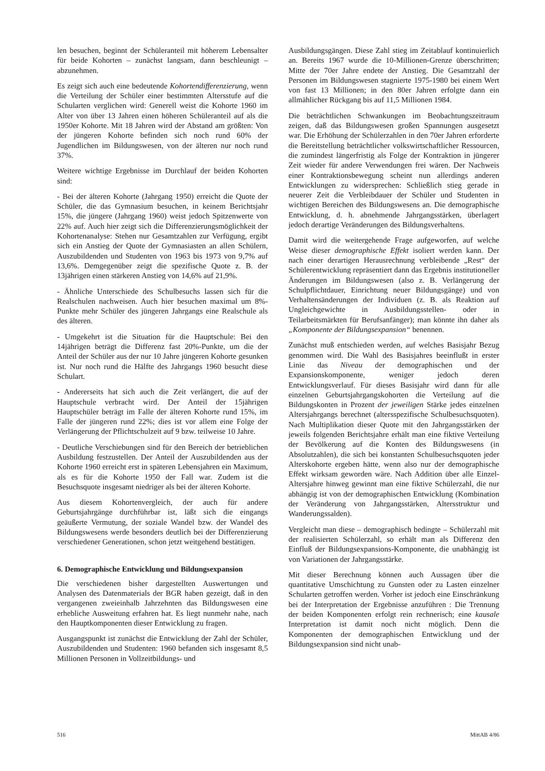len besuchen, beginnt der Schüleranteil mit höherem Lebensalter für beide Kohorten – zunächst langsam, dann beschleunigt – abzunehmen.
Es zeigt sich auch eine bedeutende Kohortendifferenzierung, wenn die Verteilung der Schüler einer bestimmten Altersstufe auf die Schularten verglichen wird: Generell weist die Kohorte 1960 im Alter von über 13 Jahren einen höheren Schüleranteil auf als die 1950er Kohorte. Mit 18 Jahren wird der Abstand am größten: Von der jüngeren Kohorte befinden sich noch rund 60% der Jugendlichen im Bildungswesen, von der älteren nur noch rund 37%.
Weitere wichtige Ergebnisse im Durchlauf der beiden Kohorten sind:
- Bei der älteren Kohorte (Jahrgang 1950) erreicht die Quote der Schüler, die das Gymnasium besuchen, in keinem Berichtsjahr 15%, die jüngere (Jahrgang 1960) weist jedoch Spitzenwerte von 22% auf. Auch hier zeigt sich die Differenzierungsmöglichkeit der Kohortenanalyse: Stehen nur Gesamtzahlen zur Verfügung, ergibt sich ein Anstieg der Quote der Gymnasiasten an allen Schülern, Auszubildenden und Studenten von 1963 bis 1973 von 9,7% auf 13,6%. Demgegenüber zeigt die spezifische Quote z. B. der 13jährigen einen stärkeren Anstieg von 14,6% auf 21,9%.
- Ähnliche Unterschiede des Schulbesuchs lassen sich für die Realschulen nachweisen. Auch hier besuchen maximal um 8%-Punkte mehr Schüler des jüngeren Jahrgangs eine Realschule als des älteren.
- Umgekehrt ist die Situation für die Hauptschule: Bei den 14jährigen beträgt die Differenz fast 20%-Punkte, um die der Anteil der Schüler aus der nur 10 Jahre jüngeren Kohorte gesunken ist. Nur noch rund die Hälfte des Jahrgangs 1960 besucht diese Schulart.
- Andererseits hat sich auch die Zeit verlängert, die auf der Hauptschule verbracht wird. Der Anteil der 15jährigen Hauptschüler beträgt im Falle der älteren Kohorte rund 15%, im Falle der jüngeren rund 22%; dies ist vor allem eine Folge der Verlängerung der Pflichtschulzeit auf 9 bzw. teilweise 10 Jahre.
- Deutliche Verschiebungen sind für den Bereich der betrieblichen Ausbildung festzustellen. Der Anteil der Auszubildenden aus der Kohorte 1960 erreicht erst in späteren Lebensjahren ein Maximum, als es für die Kohorte 1950 der Fall war. Zudem ist die Besuchsquote insgesamt niedriger als bei der älteren Kohorte.
Aus diesem Kohortenvergleich, der auch für andere Geburtsjahrgänge durchführbar ist, läßt sich die eingangs geäußerte Vermutung, der soziale Wandel bzw. der Wandel des Bildungswesens werde besonders deutlich bei der Differenzierung verschiedener Generationen, schon jetzt weitgehend bestätigen.
6. Demographische Entwicklung und Bildungsexpansion
Die verschiedenen bisher dargestellten Auswertungen und Analysen des Datenmaterials der BGR haben gezeigt, daß in den vergangenen zweieinhalb Jahrzehnten das Bildungswesen eine erhebliche Ausweitung erfahren hat. Es liegt nunmehr nahe, nach den Hauptkomponenten dieser Entwicklung zu fragen.
Ausgangspunkt ist zunächst die Entwicklung der Zahl der Schüler, Auszubildenden und Studenten: 1960 befanden sich insgesamt 8,5 Millionen Personen in Vollzeitbildungs- und
Ausbildungsgängen. Diese Zahl stieg im Zeitablauf kontinuierlich an. Bereits 1967 wurde die 10-Millionen-Grenze überschritten; Mitte der 70er Jahre endete der Anstieg. Die Gesamtzahl der Personen im Bildungswesen stagnierte 1975-1980 bei einem Wert von fast 13 Millionen; in den 80er Jahren erfolgte dann ein allmählicher Rückgang bis auf 11,5 Millionen 1984.
Die beträchtlichen Schwankungen im Beobachtungszeitraum zeigen, daß das Bildungswesen großen Spannungen ausgesetzt war. Die Erhöhung der Schülerzahlen in den 70er Jahren erforderte die Bereitstellung beträchtlicher volkswirtschaftlicher Ressourcen, die zumindest längerfristig als Folge der Kontraktion in jüngerer Zeit wieder für andere Verwendungen frei wären. Der Nachweis einer Kontraktionsbewegung scheint nun allerdings anderen Entwicklungen zu widersprechen: Schließlich stieg gerade in neuerer Zeit die Verbleibdauer der Schüler und Studenten in wichtigen Bereichen des Bildungswesens an. Die demographische Entwicklung, d. h. abnehmende Jahrgangsstärken, überlagert jedoch derartige Veränderungen des Bildungsverhaltens.
Damit wird die weitergehende Frage aufgeworfen, auf welche Weise dieser demographische Effekt isoliert werden kann. Der nach einer derartigen Herausrechnung verbleibende „Rest“ der Schülerentwicklung repräsentiert dann das Ergebnis institutioneller Änderungen im Bildungswesen (also z. B. Verlängerung der Schulpflichtdauer, Einrichtung neuer Bildungsgänge) und von Verhaltensänderungen der Individuen (z. B. als Reaktion auf Ungleichgewichte in Ausbildungsstellen- oder in Teilarbeitsmärkten für Berufsanfänger); man könnte ihn daher als „Komponente der Bildungsexpansion“ benennen.
Zunächst muß entschieden werden, auf welches Basisjahr Bezug genommen wird. Die Wahl des Basisjahres beeinflußt in erster Linie das Niveau der demographischen und der Expansionskomponente, weniger jedoch deren Entwicklungsverlauf. Für dieses Basisjahr wird dann für alle einzelnen Geburtsjahrgangskohorten die Verteilung auf die Bildungskonten in Prozent der jeweiligen Stärke jedes einzelnen Altersjahrgangs berechnet (altersspezifische Schulbesuchsquoten). Nach Multiplikation dieser Quote mit den Jahrgangsstärken der jeweils folgenden Berichtsjahre erhält man eine fiktive Verteilung der Bevölkerung auf die Konten des Bildungswesens (in Absolutzahlen), die sich bei konstanten Schulbesuchsquoten jeder Alterskohorte ergeben hätte, wenn also nur der demographische Effekt wirksam geworden wäre. Nach Addition über alle Einzel-Altersjahre hinweg gewinnt man eine fiktive Schülerzahl, die nur abhängig ist von der demographischen Entwicklung (Kombination der Veränderung von Jahrgangsstärken, Altersstruktur und Wanderungssalden).
Vergleicht man diese – demographisch bedingte – Schülerzahl mit der realisierten Schülerzahl, so erhält man als Differenz den Einfluß der Bildungsexpansions-Komponente, die unabhängig ist von Variationen der Jahrgangsstärke.
Mit dieser Berechnung können auch Aussagen über die quantitative Umschichtung zu Gunsten oder zu Lasten einzelner Schularten getroffen werden. Vorher ist jedoch eine Einschränkung bei der Interpretation der Ergebnisse anzuführen : Die Trennung der beiden Komponenten erfolgt rein rechnerisch; eine kausale Interpretation ist damit noch nicht möglich. Denn die Komponenten der demographischen Entwicklung und der Bildungsexpansion sind nicht unab-
516 MittAB 4/86